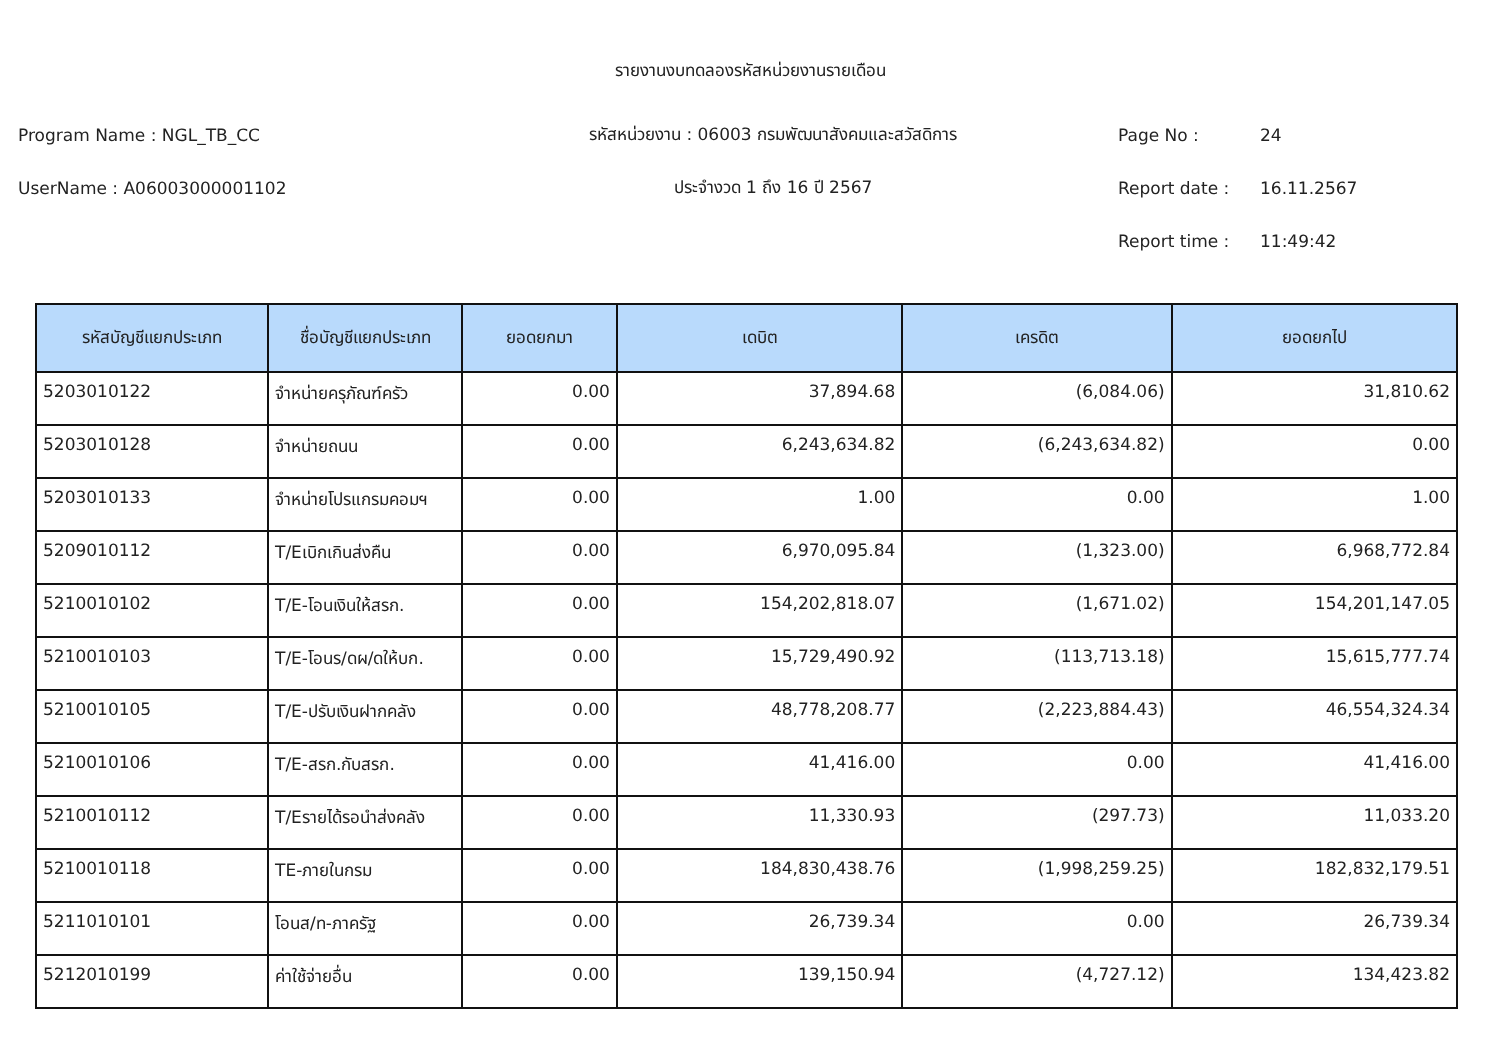รายงานงบทดลองรหัสหน่วยงานรายเดือน
Program Name : NGL_TB_CC รหัสหน่วยงาน : 06003 กรมพัฒนาสังคมและสวัสดิการ Page No : 24
UserName : A06003000001102 ประจำงวด 1 ถึง 16 ปี 2567 Report date : 16.11.2567
Report time : 11:49:42
| รหัสบัญชีแยกประเภท | ชื่อบัญชีแยกประเภท | ยอดยกมา | เดบิต | เครดิต | ยอดยกไป |
| --- | --- | --- | --- | --- | --- |
| 5203010122 | จำหน่ายครุภัณฑ์ครัว | 0.00 | 37,894.68 | (6,084.06) | 31,810.62 |
| 5203010128 | จำหน่ายถนน | 0.00 | 6,243,634.82 | (6,243,634.82) | 0.00 |
| 5203010133 | จำหน่ายโปรแกรมคอมฯ | 0.00 | 1.00 | 0.00 | 1.00 |
| 5209010112 | T/Eเบิกเกินส่งคืน | 0.00 | 6,970,095.84 | (1,323.00) | 6,968,772.84 |
| 5210010102 | T/E-โอนเงินให้สรก. | 0.00 | 154,202,818.07 | (1,671.02) | 154,201,147.05 |
| 5210010103 | T/E-โอนร/ดผ/ดให้บก. | 0.00 | 15,729,490.92 | (113,713.18) | 15,615,777.74 |
| 5210010105 | T/E-ปรับเงินฝากคลัง | 0.00 | 48,778,208.77 | (2,223,884.43) | 46,554,324.34 |
| 5210010106 | T/E-สรก.กับสรก. | 0.00 | 41,416.00 | 0.00 | 41,416.00 |
| 5210010112 | T/Eรายได้รอนำส่งคลัง | 0.00 | 11,330.93 | (297.73) | 11,033.20 |
| 5210010118 | TE-ภายในกรม | 0.00 | 184,830,438.76 | (1,998,259.25) | 182,832,179.51 |
| 5211010101 | โอนส/ท-ภาครัฐ | 0.00 | 26,739.34 | 0.00 | 26,739.34 |
| 5212010199 | ค่าใช้จ่ายอื่น | 0.00 | 139,150.94 | (4,727.12) | 134,423.82 |